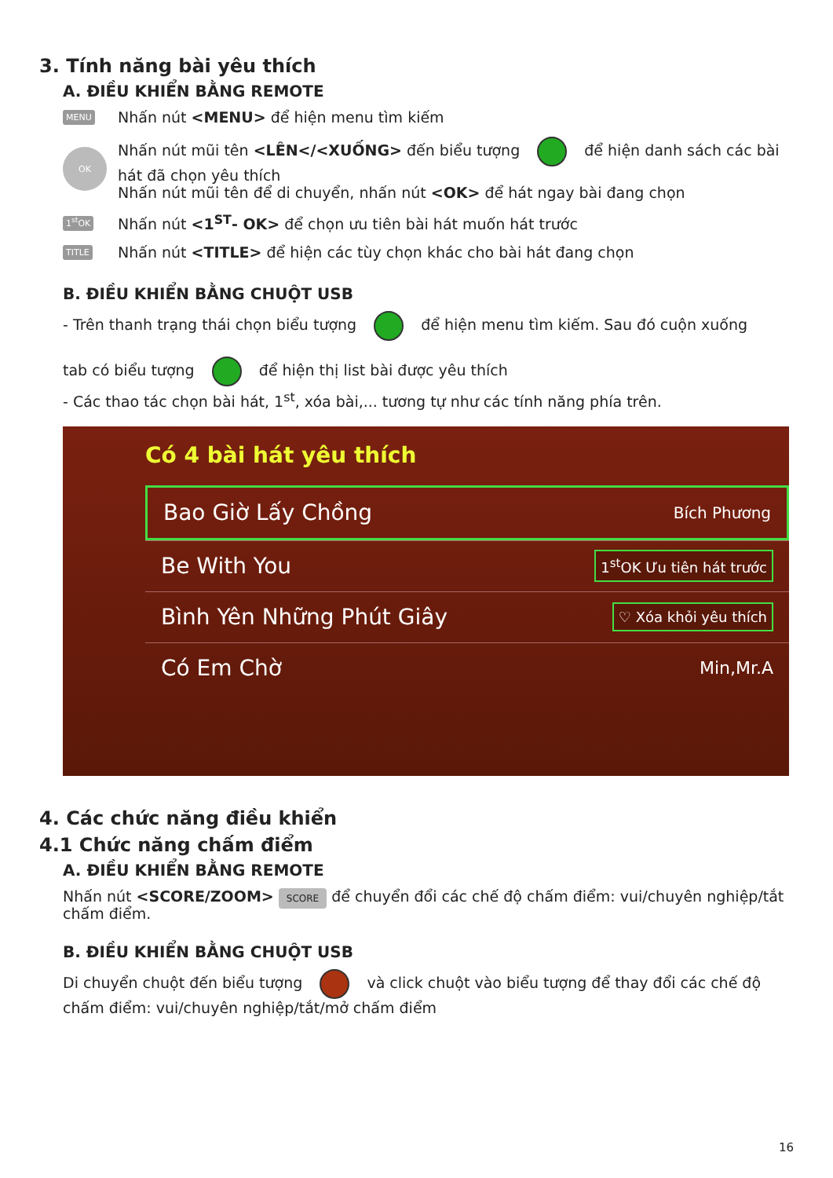3. Tính năng bài yêu thích
A. ĐIỀU KHIỂN BẰNG REMOTE
MENU
Nhấn nút <MENU> để hiện menu tìm kiếm
OK
Nhấn nút mũi tên <LÊN</<XUỐNG> đến biểu tượng để hiện danh sách các bài hát đã chọn yêu thích
Nhấn nút mũi tên để di chuyển, nhấn nút <OK> để hát ngay bài đang chọn
1<sup>st</sup>OK
Nhấn nút <1<sup>ST</sup>- OK> để chọn ưu tiên bài hát muốn hát trước
TITLE
Nhấn nút <TITLE> để hiện các tùy chọn khác cho bài hát đang chọn
B. ĐIỀU KHIỂN BẰNG CHUỘT USB
- Trên thanh trạng thái chọn biểu tượng để hiện menu tìm kiếm. Sau đó cuộn xuống
tab có biểu tượng để hiện thị list bài được yêu thích
- Các thao tác chọn bài hát, 1<sup>st</sup>, xóa bài,... tương tự như các tính năng phía trên.
Có 4 bài hát yêu thích
Bao Giờ Lấy Chồng Bích Phương
Be With You 1<sup>st</sup>OK Ưu tiên hát trước
Bình Yên Những Phút Giây ♡ Xóa khỏi yêu thích
Có Em Chờ Min,Mr.A
4. Các chức năng điều khiển
4.1 Chức năng chấm điểm
A. ĐIỀU KHIỂN BẰNG REMOTE
Nhấn nút <SCORE/ZOOM> SCORE để chuyển đổi các chế độ chấm điểm: vui/chuyên nghiệp/tắt chấm điểm.
B. ĐIỀU KHIỂN BẰNG CHUỘT USB
Di chuyển chuột đến biểu tượng và click chuột vào biểu tượng để thay đổi các chế độ chấm điểm: vui/chuyên nghiệp/tắt/mở chấm điểm
16